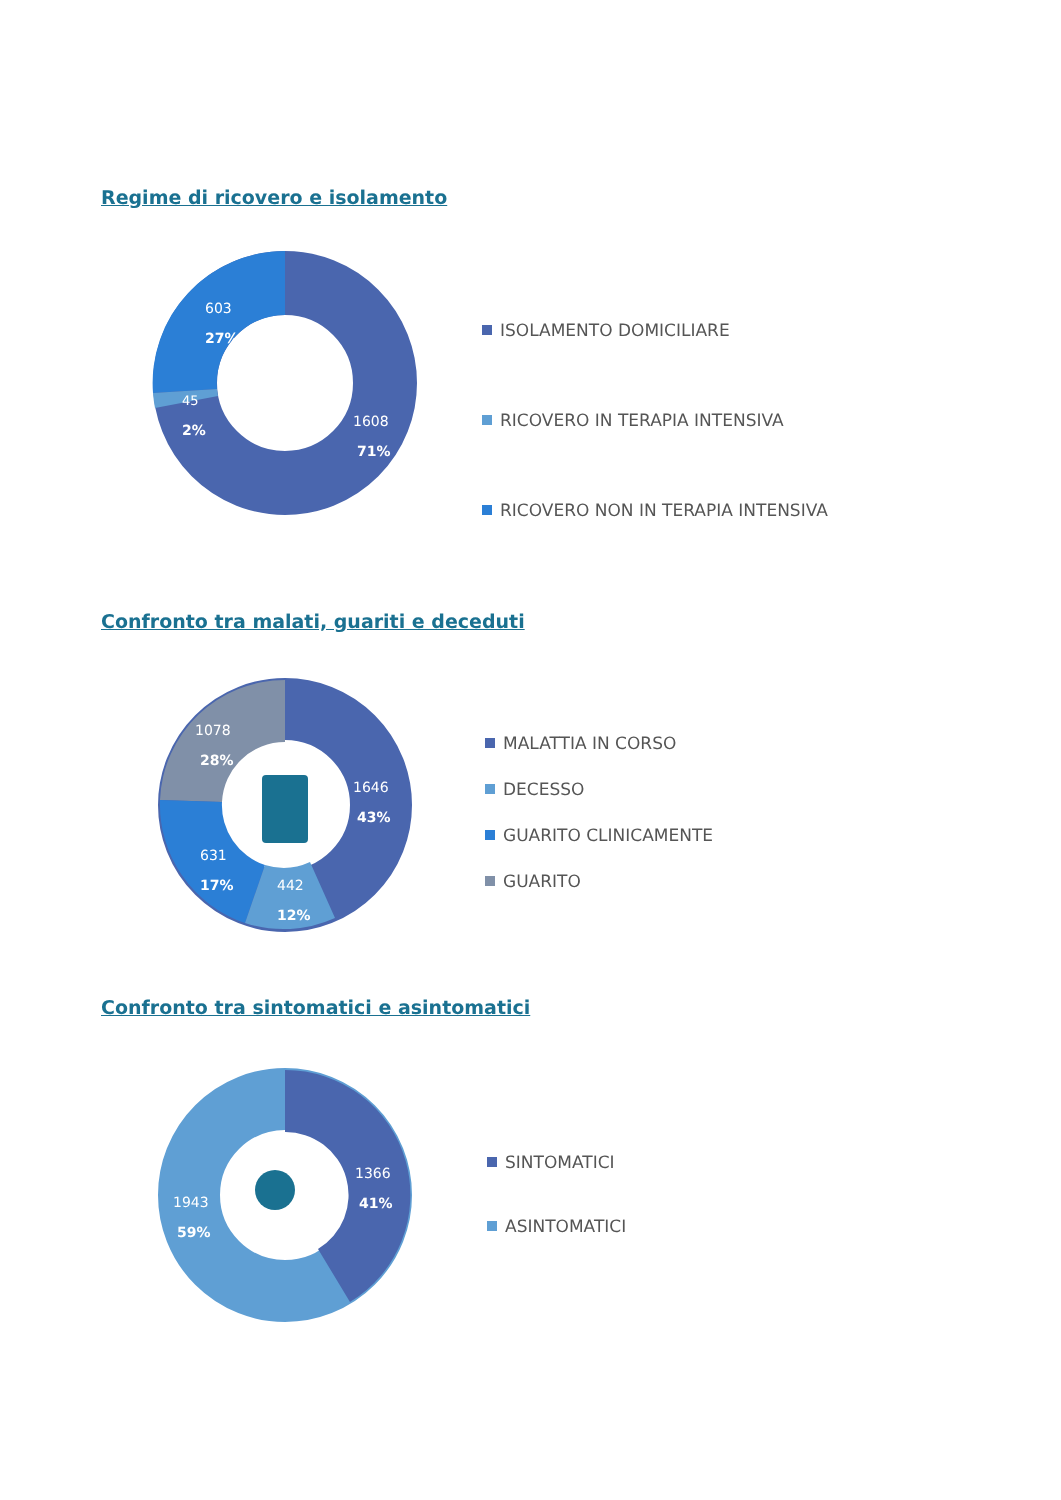Regime di ricovero e isolamento
603
27%
45
2%
1608
71%
ISOLAMENTO DOMICILIARE
RICOVERO IN TERAPIA INTENSIVA
RICOVERO NON IN TERAPIA INTENSIVA
Confronto tra malati, guariti e deceduti
1078
28%
1646
43%
631
17%
442
12%
MALATTIA IN CORSO
DECESSO
GUARITO CLINICAMENTE
GUARITO
Confronto tra sintomatici e asintomatici
1366
41%
1943
59%
SINTOMATICI
ASINTOMATICI